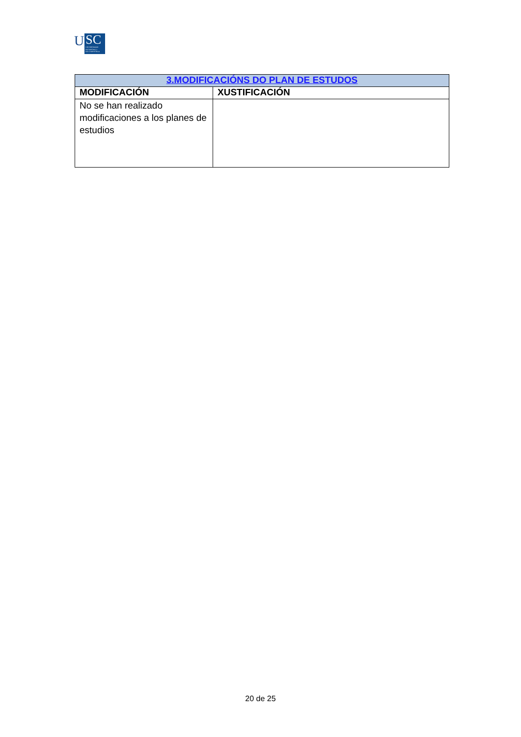U
SC
UNIVERSIDADE
DE SANTIAGO
DE COMPOSTELA
| 3.MODIFICACIÓNS DO PLAN DE ESTUDOS | |
| --- | --- |
| MODIFICACIÓN | XUSTIFICACIÓN |
| No se han realizado modificaciones a los planes de estudios | |
20 de 25